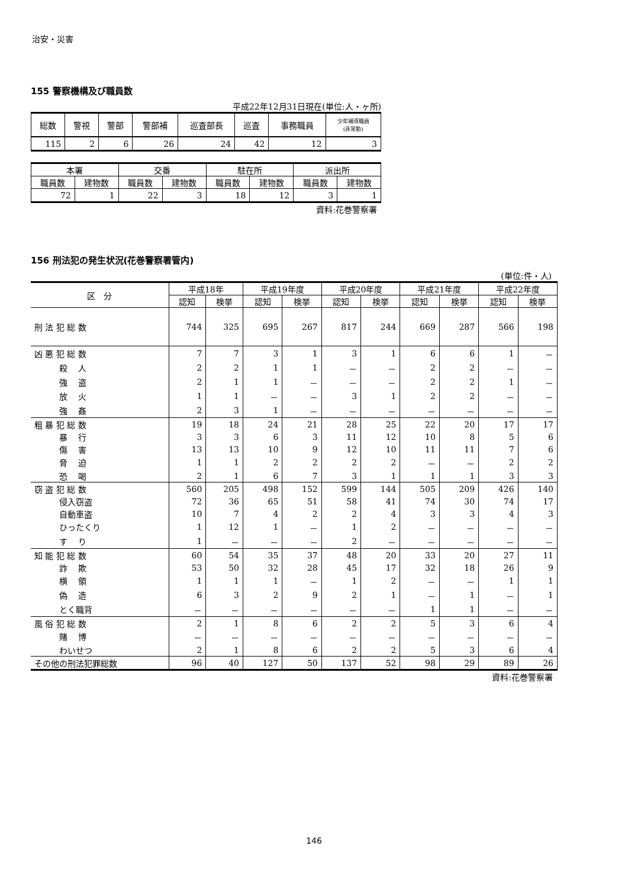治安・災害
155 警察機構及び職員数
平成22年12月31日現在(単位:人・ヶ所)
| 総数 | 警視 | 警部 | 警部補 | 巡査部長 | 巡査 | 事務職員 | 少年補導職員 (非常勤) |
| --- | --- | --- | --- | --- | --- | --- | --- |
| 115 | 2 | 6 | 26 | 24 | 42 | 12 | 3 |
| 本署 | | 交番 | | 駐在所 | | 派出所 | |
| --- | --- | --- | --- | --- | --- | --- | --- |
| 職員数 | 建物数 | 職員数 | 建物数 | 職員数 | 建物数 | 職員数 | 建物数 |
| 72 | 1 | 22 | 3 | 18 | 12 | 3 | 1 |
資料:花巻警察署
156 刑法犯の発生状況(花巻警察署管内)
(単位:件・人)
| 区 分 | 平成18年 | | 平成19年度 | | 平成20年度 | | 平成21年度 | | 平成22年度 | |
| --- | --- | --- | --- | --- | --- | --- | --- | --- | --- | --- |
| | 認知 | 検挙 | 認知 | 検挙 | 認知 | 検挙 | 認知 | 検挙 | 認知 | 検挙 |
| 刑 法 犯 総 数 | 744 | 325 | 695 | 267 | 817 | 244 | 669 | 287 | 566 | 198 |
| 凶 悪 犯 総 数 | 7 | 7 | 3 | 1 | 3 | 1 | 6 | 6 | 1 | － |
| 殺 人 | 2 | 2 | 1 | 1 | － | － | 2 | 2 | － | － |
| 強 盗 | 2 | 1 | 1 | － | － | － | 2 | 2 | 1 | － |
| 放 火 | 1 | 1 | － | － | 3 | 1 | 2 | 2 | － | － |
| 強 姦 | 2 | 3 | 1 | － | － | － | － | － | － | － |
| 粗 暴 犯 総 数 | 19 | 18 | 24 | 21 | 28 | 25 | 22 | 20 | 17 | 17 |
| 暴 行 | 3 | 3 | 6 | 3 | 11 | 12 | 10 | 8 | 5 | 6 |
| 傷 害 | 13 | 13 | 10 | 9 | 12 | 10 | 11 | 11 | 7 | 6 |
| 脅 迫 | 1 | 1 | 2 | 2 | 2 | 2 | － | － | 2 | 2 |
| 恐 喝 | 2 | 1 | 6 | 7 | 3 | 1 | 1 | 1 | 3 | 3 |
| 窃 盗 犯 総 数 | 560 | 205 | 498 | 152 | 599 | 144 | 505 | 209 | 426 | 140 |
| 侵入窃盗 | 72 | 36 | 65 | 51 | 58 | 41 | 74 | 30 | 74 | 17 |
| 自動車盗 | 10 | 7 | 4 | 2 | 2 | 4 | 3 | 3 | 4 | 3 |
| ひったくり | 1 | 12 | 1 | － | 1 | 2 | － | － | － | － |
| す り | 1 | － | － | － | 2 | － | － | － | － | － |
| 知 能 犯 総 数 | 60 | 54 | 35 | 37 | 48 | 20 | 33 | 20 | 27 | 11 |
| 詐 欺 | 53 | 50 | 32 | 28 | 45 | 17 | 32 | 18 | 26 | 9 |
| 横 領 | 1 | 1 | 1 | － | 1 | 2 | － | － | 1 | 1 |
| 偽 造 | 6 | 3 | 2 | 9 | 2 | 1 | － | 1 | － | 1 |
| とく職背 | － | － | － | － | － | － | 1 | 1 | － | － |
| 風 俗 犯 総 数 | 2 | 1 | 8 | 6 | 2 | 2 | 5 | 3 | 6 | 4 |
| 賭 博 | － | － | － | － | － | － | － | － | － | － |
| わいせつ | 2 | 1 | 8 | 6 | 2 | 2 | 5 | 3 | 6 | 4 |
| その他の刑法犯罪総数 | 96 | 40 | 127 | 50 | 137 | 52 | 98 | 29 | 89 | 26 |
資料:花巻警察署
146